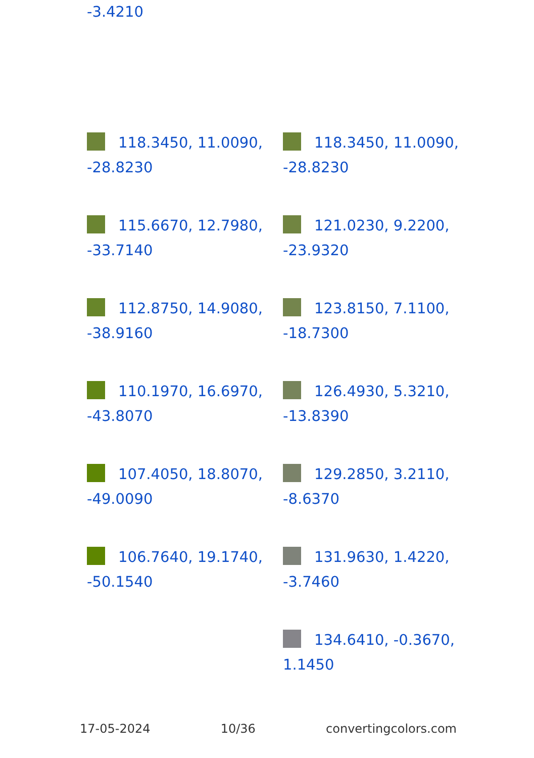-3.4210
118.3450, 11.0090, -28.8230
118.3450, 11.0090, -28.8230
115.6670, 12.7980, -33.7140
121.0230, 9.2200, -23.9320
112.8750, 14.9080, -38.9160
123.8150, 7.1100, -18.7300
110.1970, 16.6970, -43.8070
126.4930, 5.3210, -13.8390
107.4050, 18.8070, -49.0090
129.2850, 3.2110, -8.6370
106.7640, 19.1740, -50.1540
131.9630, 1.4220, -3.7460
134.6410, -0.3670, 1.1450
17-05-2024 10/36 convertingcolors.com